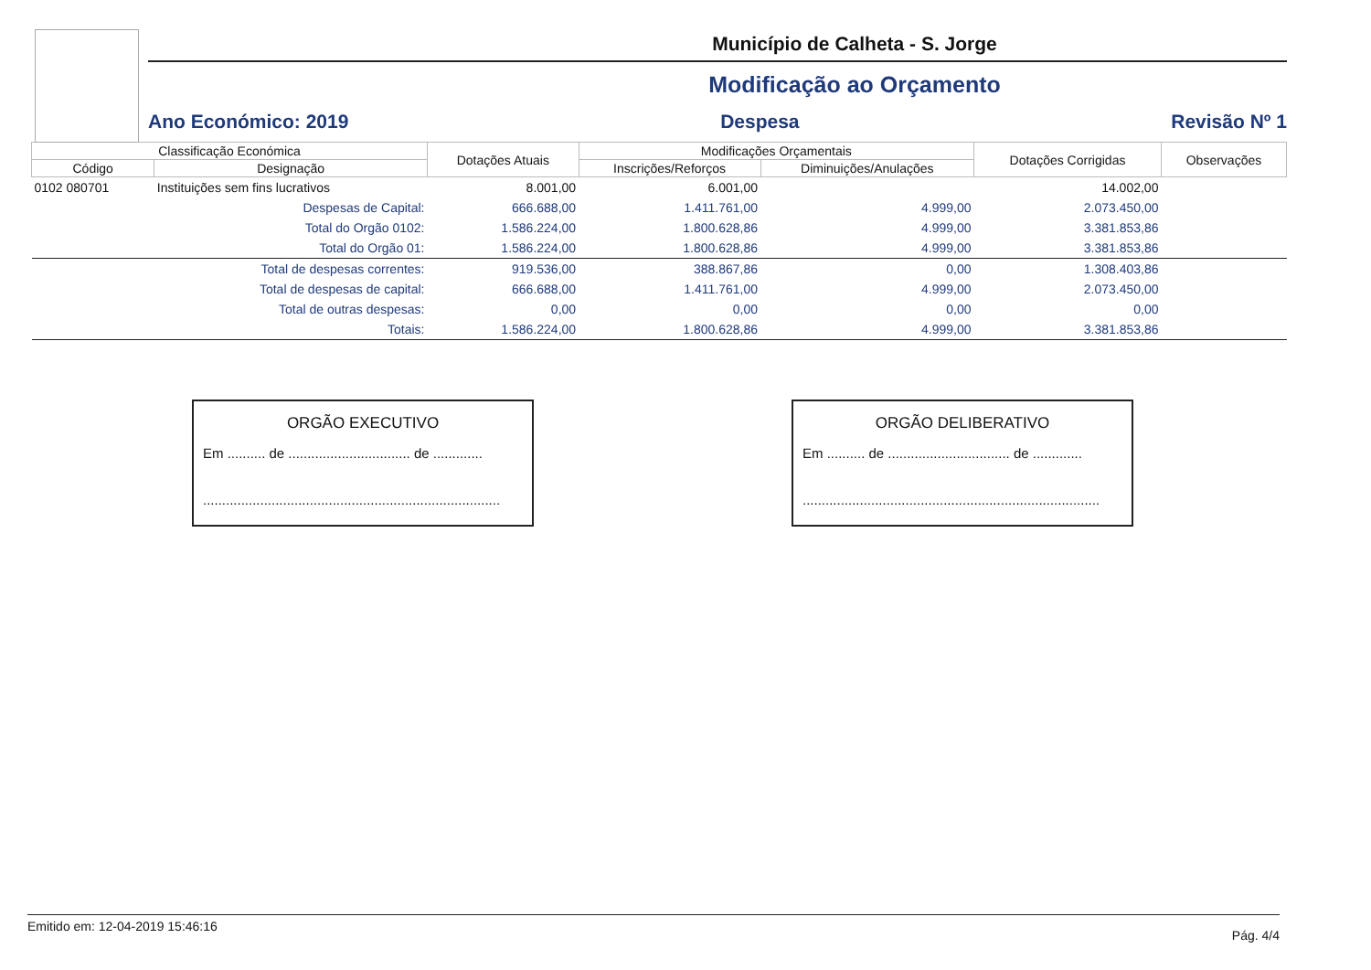Município de Calheta - S. Jorge
Modificação ao Orçamento
Ano Económico: 2019 Despesa Revisão Nº 1
| Classificação Económica | | Dotações Atuais | Modificações Orçamentais | | Dotações Corrigidas | Observações |
| --- | --- | --- | --- | --- | --- | --- |
| Código | Designação | | Inscrições/Reforços | Diminuições/Anulações | | |
| 0102 080701 | Instituições sem fins lucrativos | 8.001,00 | 6.001,00 | | 14.002,00 | |
| | Despesas de Capital: | 666.688,00 | 1.411.761,00 | 4.999,00 | 2.073.450,00 | |
| | Total do Orgão 0102: | 1.586.224,00 | 1.800.628,86 | 4.999,00 | 3.381.853,86 | |
| | Total do Orgão 01: | 1.586.224,00 | 1.800.628,86 | 4.999,00 | 3.381.853,86 | |
| | Total de despesas correntes: | 919.536,00 | 388.867,86 | 0,00 | 1.308.403,86 | |
| | Total de despesas de capital: | 666.688,00 | 1.411.761,00 | 4.999,00 | 2.073.450,00 | |
| | Total de outras despesas: | 0,00 | 0,00 | 0,00 | 0,00 | |
| | Totais: | 1.586.224,00 | 1.800.628,86 | 4.999,00 | 3.381.853,86 | |
ORGÃO EXECUTIVO
Em .......... de ................................ de .............
..............................................................................
ORGÃO DELIBERATIVO
Em .......... de ................................ de .............
..............................................................................
Emitido em: 12-04-2019 15:46:16 Pág. 4/4